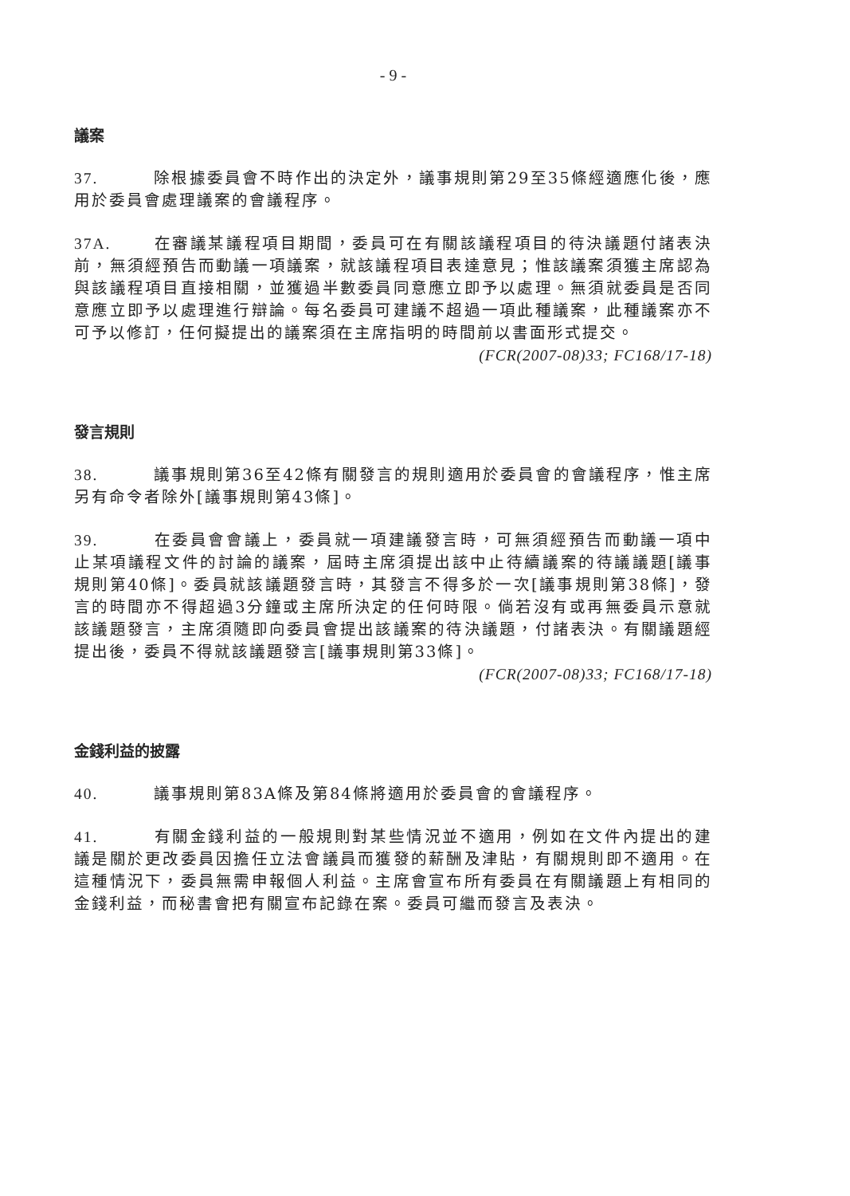- 9 -
議案
37. 除根據委員會不時作出的決定外，議事規則第29至35條經適應化後，應用於委員會處理議案的會議程序。
37A. 在審議某議程項目期間，委員可在有關該議程項目的待決議題付諸表決前，無須經預告而動議一項議案，就該議程項目表達意見；惟該議案須獲主席認為與該議程項目直接相關，並獲過半數委員同意應立即予以處理。無須就委員是否同意應立即予以處理進行辯論。每名委員可建議不超過一項此種議案，此種議案亦不可予以修訂，任何擬提出的議案須在主席指明的時間前以書面形式提交。
(FCR(2007-08)33; FC168/17-18)
發言規則
38. 議事規則第36至42條有關發言的規則適用於委員會的會議程序，惟主席另有命令者除外[議事規則第43條]。
39. 在委員會會議上，委員就一項建議發言時，可無須經預告而動議一項中止某項議程文件的討論的議案，屆時主席須提出該中止待續議案的待議議題[議事規則第40條]。委員就該議題發言時，其發言不得多於一次[議事規則第38條]，發言的時間亦不得超過3分鐘或主席所決定的任何時限。倘若沒有或再無委員示意就該議題發言，主席須隨即向委員會提出該議案的待決議題，付諸表決。有關議題經提出後，委員不得就該議題發言[議事規則第33條]。
(FCR(2007-08)33; FC168/17-18)
金錢利益的披露
40. 議事規則第83A條及第84條將適用於委員會的會議程序。
41. 有關金錢利益的一般規則對某些情況並不適用，例如在文件內提出的建議是關於更改委員因擔任立法會議員而獲發的薪酬及津貼，有關規則即不適用。在這種情況下，委員無需申報個人利益。主席會宣布所有委員在有關議題上有相同的金錢利益，而秘書會把有關宣布記錄在案。委員可繼而發言及表決。